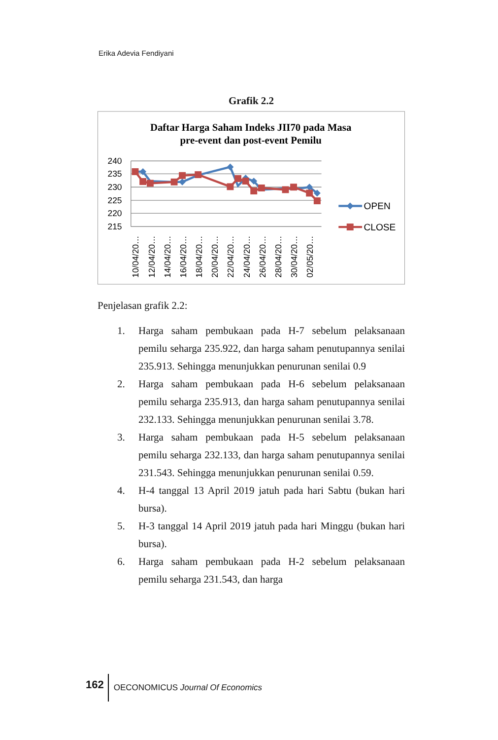Erika Adevia Fendiyani
Grafik 2.2
Daftar Harga Saham Indeks JII70 pada Masa
pre-event dan post-event Pemilu
240
235
230
225
220
215
10/04/20…
12/04/20…
14/04/20…
16/04/20…
18/04/20…
20/04/20…
22/04/20…
24/04/20…
26/04/20…
28/04/20…
30/04/20…
02/05/20…
OPEN
CLOSE
Penjelasan grafik 2.2:
1. Harga saham pembukaan pada H-7 sebelum pelaksanaan pemilu seharga 235.922, dan harga saham penutupannya senilai 235.913. Sehingga menunjukkan penurunan senilai 0.9
2. Harga saham pembukaan pada H-6 sebelum pelaksanaan pemilu seharga 235.913, dan harga saham penutupannya senilai 232.133. Sehingga menunjukkan penurunan senilai 3.78.
3. Harga saham pembukaan pada H-5 sebelum pelaksanaan pemilu seharga 232.133, dan harga saham penutupannya senilai 231.543. Sehingga menunjukkan penurunan senilai 0.59.
4. H-4 tanggal 13 April 2019 jatuh pada hari Sabtu (bukan hari bursa).
5. H-3 tanggal 14 April 2019 jatuh pada hari Minggu (bukan hari bursa).
6. Harga saham pembukaan pada H-2 sebelum pelaksanaan pemilu seharga 231.543, dan harga
162 OECONOMICUS Journal Of Economics